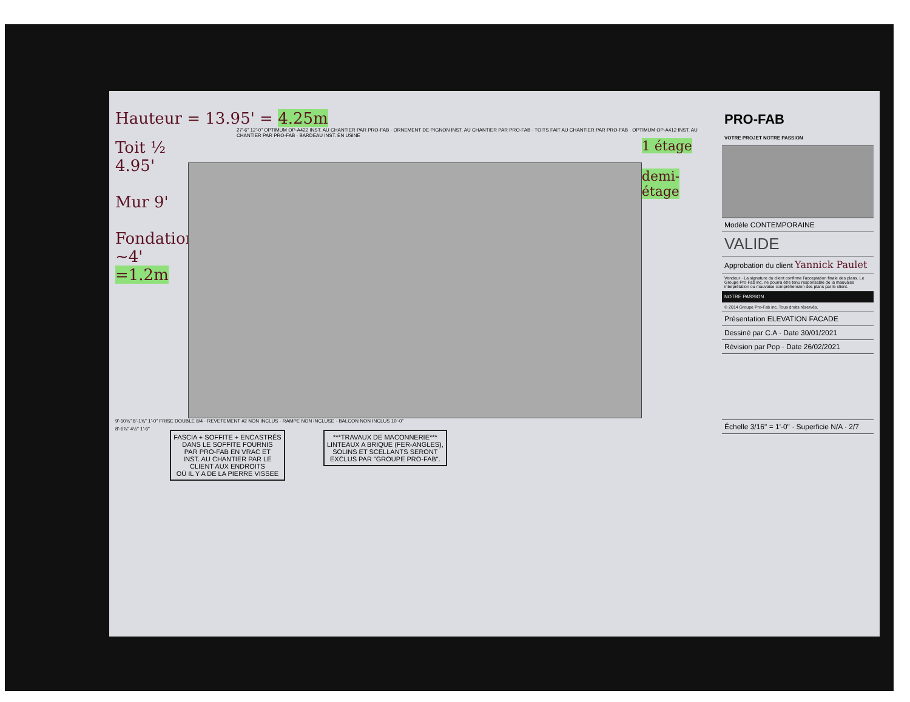Hauteur = 13.95' = 4.25m
27'-6" 12'-0" OPTIMUM OP-A422 INST. AU CHANTIER PAR PRO-FAB · ORNEMENT DE PIGNON INST. AU CHANTIER PAR PRO-FAB · TOITS FAIT AU CHANTIER PAR PRO-FAB · OPTIMUM OP-A412 INST. AU CHANTIER PAR PRO-FAB · BARDEAU INST. EN USINE
Toit ½ 4.95'
Mur 9'
Fondation ~4' =1.2m
1 étage
demi-étage
9'-10¾" 8'-1¾" 1'-0" FRISE DOUBLE 8/4 · REVETEMENT #2 NON INCLUS · RAMPE NON INCLUSE · BALCON NON INCLUS 10'-0"
8'-6⅞" 4½" 1'-6" FASCIA + SOFFITE + ENCASTRÉS
DANS LE SOFFITE FOURNIS
PAR PRO-FAB EN VRAC ET
INST. AU CHANTIER PAR LE
CLIENT AUX ENDROITS
OÙ IL Y A DE LA PIERRE VISSEE ***TRAVAUX DE MACONNERIE***
LINTEAUX A BRIQUE (FER-ANGLES),
SOLINS ET SCELLANTS SERONT
EXCLUS PAR "GROUPE PRO-FAB".
PRO-FAB
VOTRE PROJET NOTRE PASSION
Modèle CONTEMPORAINE
VALIDE
Approbation du client Yannick Paulet
Vendeur · La signature du client confirme l'acceptation finale des plans. Le Groupe Pro-Fab inc. ne pourra être tenu responsable de la mauvaise interprétation ou mauvaise compréhension des plans par le client.
NOTRE PASSION
© 2014 Groupe Pro-Fab inc. Tous droits réservés.
Présentation ELEVATION FACADE
Dessiné par C.A · Date 30/01/2021
Révision par Pop · Date 26/02/2021
Échelle 3/16" = 1'-0" · Superficie N/A · 2/7